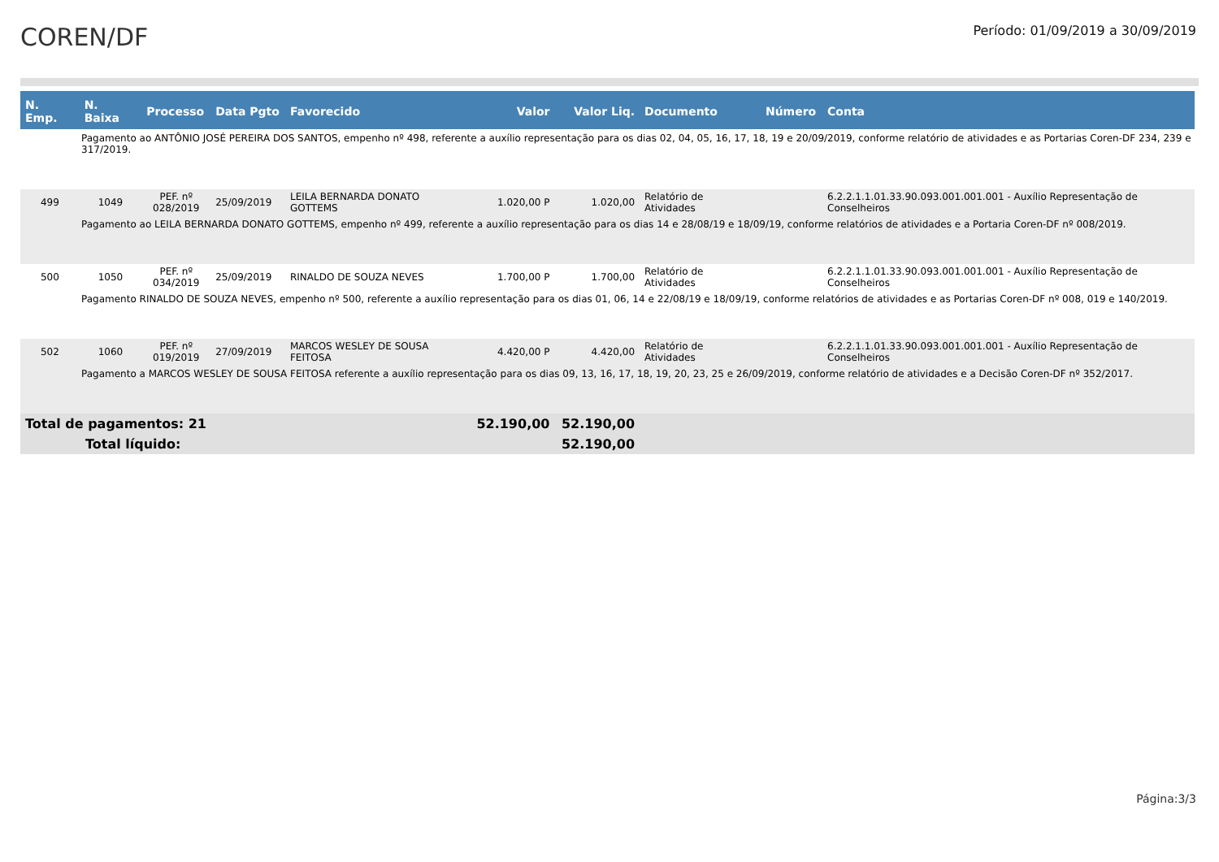COREN/DF
Período: 01/09/2019 a 30/09/2019
| N. Emp. | N. Baixa | Processo | Data Pgto | Favorecido | Valor | Valor Liq. | Documento | Número | Conta |
| --- | --- | --- | --- | --- | --- | --- | --- | --- | --- |
| Pagamento ao ANTÔNIO JOSÉ PEREIRA DOS SANTOS, empenho nº 498, referente a auxílio representação para os dias 02, 04, 05, 16, 17, 18, 19 e 20/09/2019, conforme relatório de atividades e as Portarias Coren-DF 234, 239 e 317/2019. | | | | | | | | | |
| 499 | 1049 | PEF. nº 028/2019 | 25/09/2019 | LEILA BERNARDA DONATO GOTTEMS | 1.020,00 P | 1.020,00 | Relatório de Atividades | | 6.2.2.1.1.01.33.90.093.001.001.001 - Auxílio Representação de Conselheiros |
| Pagamento ao LEILA BERNARDA DONATO GOTTEMS, empenho nº 499, referente a auxílio representação para os dias 14 e 28/08/19 e 18/09/19, conforme relatórios de atividades e a Portaria Coren-DF nº 008/2019. | | | | | | | | | |
| 500 | 1050 | PEF. nº 034/2019 | 25/09/2019 | RINALDO DE SOUZA NEVES | 1.700,00 P | 1.700,00 | Relatório de Atividades | | 6.2.2.1.1.01.33.90.093.001.001.001 - Auxílio Representação de Conselheiros |
| Pagamento RINALDO DE SOUZA NEVES, empenho nº 500, referente a auxílio representação para os dias 01, 06, 14 e 22/08/19 e 18/09/19, conforme relatórios de atividades e as Portarias Coren-DF nº 008, 019 e 140/2019. | | | | | | | | | |
| 502 | 1060 | PEF. nº 019/2019 | 27/09/2019 | MARCOS WESLEY DE SOUSA FEITOSA | 4.420,00 P | 4.420,00 | Relatório de Atividades | | 6.2.2.1.1.01.33.90.093.001.001.001 - Auxílio Representação de Conselheiros |
| Pagamento a MARCOS WESLEY DE SOUSA FEITOSA referente a auxílio representação para os dias 09, 13, 16, 17, 18, 19, 20, 23, 25 e 26/09/2019, conforme relatório de atividades e a Decisão Coren-DF nº 352/2017. | | | | | | | | | |
| Total de pagamentos: 21 | | | | | 52.190,00 | 52.190,00 | | | |
| Total líquido: | | | | | | 52.190,00 | | | |
Página:3/3